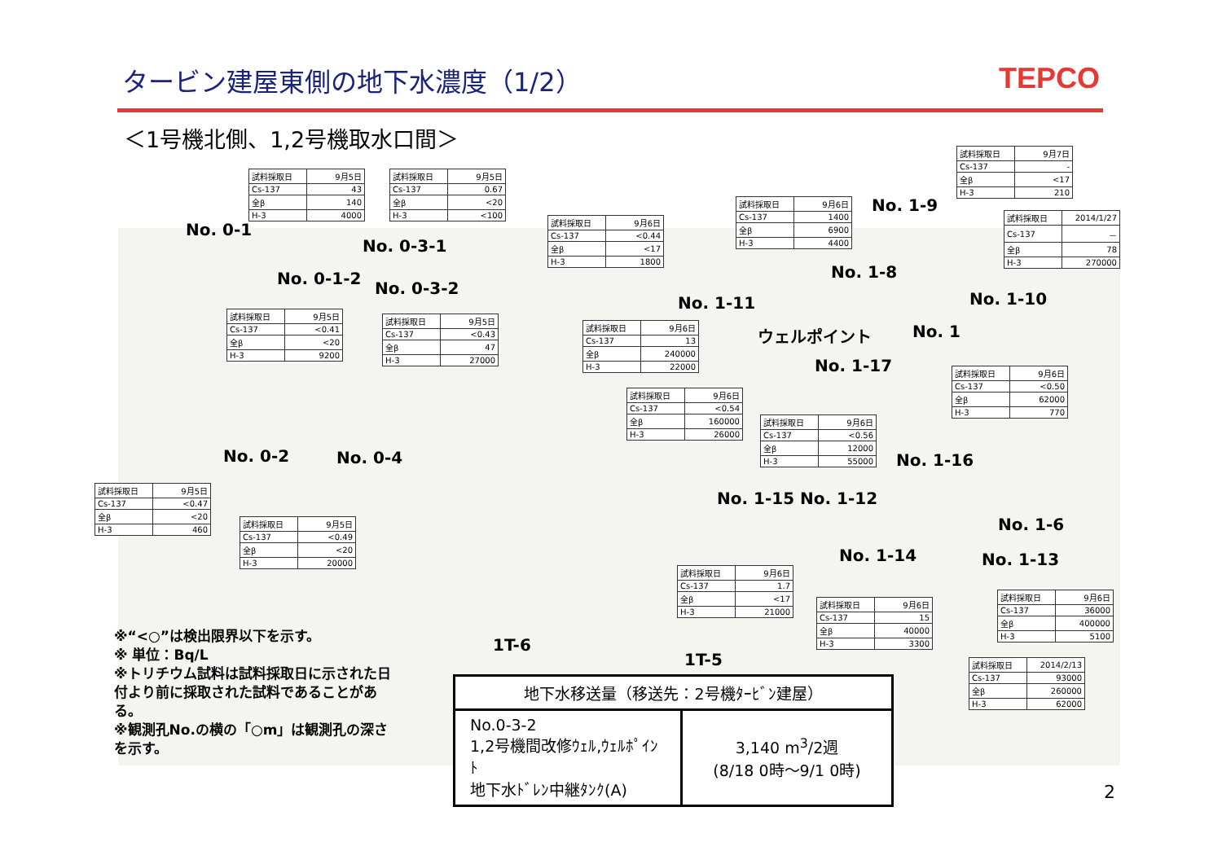タービン建屋東側の地下水濃度（1/2） TEPCO
＜1号機北側、1,2号機取水口間＞
| 試料採取日 | 9月5日 |
| Cs-137 | 43 |
| 全β | 140 |
| H-3 | 4000 |
| 試料採取日 | 9月5日 |
| Cs-137 | 0.67 |
| 全β | <20 |
| H-3 | <100 |
| 試料採取日 | 9月6日 |
| Cs-137 | <0.44 |
| 全β | <17 |
| H-3 | 1800 |
| 試料採取日 | 9月6日 |
| Cs-137 | 1400 |
| 全β | 6900 |
| H-3 | 4400 |
| 試料採取日 | 9月7日 |
| Cs-137 | - |
| 全β | <17 |
| H-3 | 210 |
| 試料採取日 | 2014/1/27 |
| Cs-137 | － |
| 全β | 78 |
| H-3 | 270000 |
| 試料採取日 | 9月5日 |
| Cs-137 | <0.41 |
| 全β | <20 |
| H-3 | 9200 |
| 試料採取日 | 9月5日 |
| Cs-137 | <0.43 |
| 全β | 47 |
| H-3 | 27000 |
| 試料採取日 | 9月6日 |
| Cs-137 | 13 |
| 全β | 240000 |
| H-3 | 22000 |
| 試料採取日 | 9月6日 |
| Cs-137 | <0.54 |
| 全β | 160000 |
| H-3 | 26000 |
| 試料採取日 | 9月6日 |
| Cs-137 | <0.56 |
| 全β | 12000 |
| H-3 | 55000 |
| 試料採取日 | 9月6日 |
| Cs-137 | <0.50 |
| 全β | 62000 |
| H-3 | 770 |
| 試料採取日 | 9月5日 |
| Cs-137 | <0.47 |
| 全β | <20 |
| H-3 | 460 |
| 試料採取日 | 9月5日 |
| Cs-137 | <0.49 |
| 全β | <20 |
| H-3 | 20000 |
| 試料採取日 | 9月6日 |
| Cs-137 | 1.7 |
| 全β | <17 |
| H-3 | 21000 |
| 試料採取日 | 9月6日 |
| Cs-137 | 15 |
| 全β | 40000 |
| H-3 | 3300 |
| 試料採取日 | 9月6日 |
| Cs-137 | 36000 |
| 全β | 400000 |
| H-3 | 5100 |
| 試料採取日 | 2014/2/13 |
| Cs-137 | 93000 |
| 全β | 260000 |
| H-3 | 62000 |
No. 0-1
No. 0-1-2
No. 0-3-1
No. 0-3-2
No. 1-11
No. 1-9
No. 1-8
No. 1-10
ウェルポイント No. 1
No. 1-17
No. 1-16
No. 0-2 No. 0-4
No. 1-15 No. 1-12
No. 1-6
No. 1-14 No. 1-13
1T-6
1T-5
※“<○”は検出限界以下を示す。
※ 単位：Bq/L
※トリチウム試料は試料採取日に示された日付より前に採取された試料であることがある。
※観測孔No.の横の「○m」は観測孔の深さを示す。
| 地下水移送量（移送先：2号機ﾀｰﾋﾞﾝ建屋） | |
| --- | --- |
| No.0-3-2 1,2号機間改修ｳｪﾙ,ｳｪﾙﾎﾟｲﾝﾄ 地下水ﾄﾞﾚﾝ中継ﾀﾝｸ(A) | 3,140 m<sup>3</sup>/2週 (8/18 0時～9/1 0時) |
2